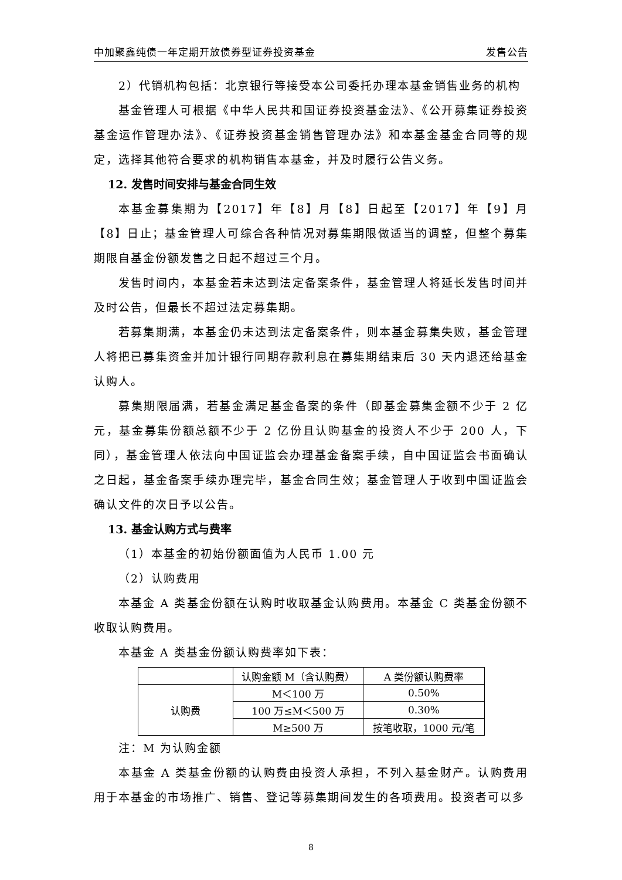中加聚鑫纯债一年定期开放债券型证券投资基金 发售公告
2）代销机构包括：北京银行等接受本公司委托办理本基金销售业务的机构
基金管理人可根据《中华人民共和国证券投资基金法》、《公开募集证券投资基金运作管理办法》、《证券投资基金销售管理办法》和本基金基金合同等的规定，选择其他符合要求的机构销售本基金，并及时履行公告义务。
12. 发售时间安排与基金合同生效
本基金募集期为【2017】年【8】月【8】日起至【2017】年【9】月【8】日止；基金管理人可综合各种情况对募集期限做适当的调整，但整个募集期限自基金份额发售之日起不超过三个月。
发售时间内，本基金若未达到法定备案条件，基金管理人将延长发售时间并及时公告，但最长不超过法定募集期。
若募集期满，本基金仍未达到法定备案条件，则本基金募集失败，基金管理人将把已募集资金并加计银行同期存款利息在募集期结束后 30 天内退还给基金认购人。
募集期限届满，若基金满足基金备案的条件（即基金募集金额不少于 2 亿元，基金募集份额总额不少于 2 亿份且认购基金的投资人不少于 200 人，下同），基金管理人依法向中国证监会办理基金备案手续，自中国证监会书面确认之日起，基金备案手续办理完毕，基金合同生效；基金管理人于收到中国证监会确认文件的次日予以公告。
13. 基金认购方式与费率
（1）本基金的初始份额面值为人民币 1.00 元
（2）认购费用
本基金 A 类基金份额在认购时收取基金认购费用。本基金 C 类基金份额不收取认购费用。
本基金 A 类基金份额认购费率如下表：
| | 认购金额 M（含认购费） | A 类份额认购费率 |
| 认购费 | M＜100 万 | 0.50% |
| | 100 万≤M＜500 万 | 0.30% |
| | M≥500 万 | 按笔收取，1000 元/笔 |
注：M 为认购金额
本基金 A 类基金份额的认购费由投资人承担，不列入基金财产。认购费用用于本基金的市场推广、销售、登记等募集期间发生的各项费用。投资者可以多
8